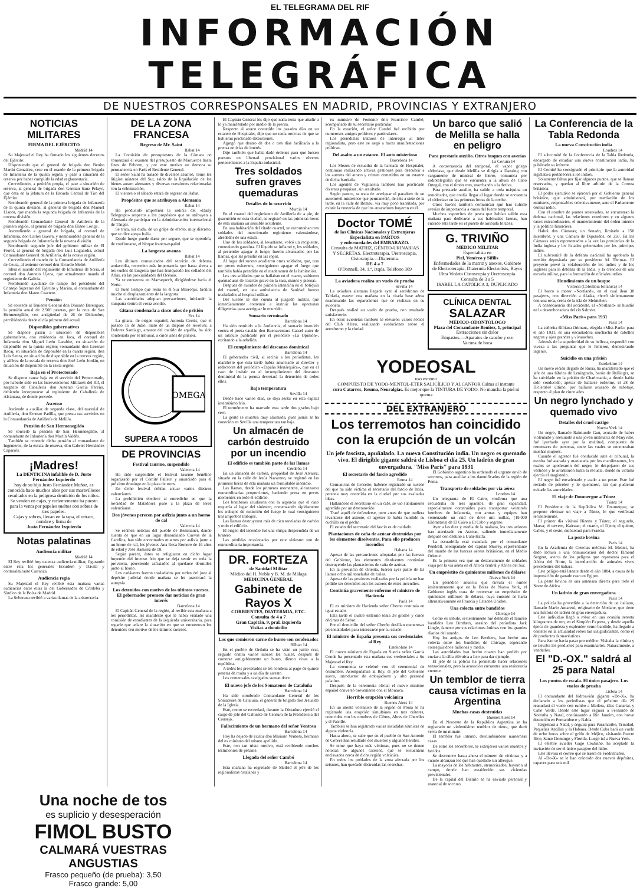EL TELEGRAMA DEL RIF
INFORMACIÓN TELEGRÁFICA
DE NUESTROS CORRESPONSALES EN MADRID, PROVINCIAS Y EXTRANJERO
NOTICIAS MILITARES
FIRMA DEL EJÉRCITO
Madrid 14
Su Majestad el Rey ha firmado los siguientes decretos del Ejército:
Disponiendo que el general de brigada don Benito Martín González, cese en el mando de la primera brigada de Infantería de la quinta región, y pase a situación de reserva por haber cumplido la edad reglamentaria.
Concediendo, a petición propia, el pase a situación de reserva, al general de brigada don Germán Sanz Pelayo, que cesa en la jefatura de la Escuela Central de Tiro del Ejército.
Nombrando general de la primera brigada de Infantería de la quinta división, al general de brigada don Manuel Llanos, que manda la segunda brigada de Infantería de la novena división.
Nombrando Comandante General de Artillería de la primera región, al general de brigada don Eliseo Loriga.
Ascendiendo a general de brigada, al coronel de Infantería, don Carlos Guerra, y nombrándole general de la segunda brigada de Infantería de la novena división.
Nombrando segundo jefe del gobierno militar de El Ferrol, al general de brigada don Luis Laguardia, actual Comandante General de Artillería, de la octava región.
Concediendo el mando de la Comandancia de Artillería de Ceuta, al teniente coronel don Ricardo Moltó.
Idem el mando del regimiento de Infantería de Soria, al coronel don Antonio Ujena, que actualmente manda el regimiento de Galicia.
Nombrando ayudante de campo del presidente del Consejo Supremo del Ejército y Marina, al comandante de Infantería don Mateo Cuartero.
Pensión
Se concede al Teniente General don Dámaso Berenguer, la pensión anual de 2.500 pesetas, por la cruz de San Hermenegildo, con antigüedad de 26 de Diciembre, percibiéndola desde el día primero del actual.
Disponibles gubernativos
Se dispone pasen a situación de disponibles gubernativos, con residencia en Jaca, el coronel de Infantería don Miguel León Garabite, en situación de disponible en la quinta región; comandante don Lorenzo Racaj, en situación de disponible en la cuarta región; don Luis Senra, en situación de disponible en la tercera región, y alférez de la escala de reserva don José León Jordán, en situación de disponible en la sexta región.
Baja en el Protectorado
Se dispone cause baja en el servicio del Protectorado, por haberlo sido en las Intervenciones Militares del Rif, el sargento de Caballería don Arsenio García Fereira, debiendo incorporarse al regimiento de Caballería de Alcántara, de donde procede.
Ascenso
Asciende a auxiliar de segunda clase, del material de Artillería, don Ernesto Padilla, que presta sus servicios en la Comandancia de Artillería de Melilla.
Pensión de San Hermenegildo
Se concede la pensión de San Hermenegildo, al comandante de Infantería don Martín Valdés.
También se concede dicha pensión al comandante de Ingenieros, de la escala de reserva, don Gabriel Hernández Caparrós.
¡Madres!
La DENTICINA infalible de D. Justo Fernández Izquierdo
hoy de su hijo Justo Fernández Muñoz, es conocida hace muchos años por sus maravillosos resultados en la peligrosa dentición de los niños.
Se venden en cajas, y recientemente ha puesto para la venta por papeles sueltos con sobres de tres papeles.
Cajas y sobres, llevan en la tapa, el retrato, nombre y firma de
Justo Fernández Izquierdo
Notas palatinas
Audiencia militar
Madrid 14
El Rey recibió hoy extensa audiencia militar, figurando entre ésta los generales Escudero y Dávila y contraalmirante Carranza.
Audiencia regia
Su Majestad el Rey recibió esta mañana varias audiencias entre ellas la del Gobernador de Córdoba y Síndico de la Bolsa de Madrid.
La Soberana recibió a varias damas de la aristocracia.
DE LA ZONA FRANCESA
Regreso de Mr. Saint
Rabat 14
La Comisión de presupuestos de la Cámara no comenzará el examen del presupuesto de Marruecos hasta fines de Febrero, y por este motivo no demora su permanencia en París el Residente General.
El señor Saint ha tratado de diversos asuntos, como los litigios mineros del Sur, saldo de la liquidación de los bienes austro alemanes y diversas cuestiones relacionadas con la colonización.
El viernes o el sábado estará de regreso en Rabat.
Propósitos que se atribuyen a Alemania
Rabat 14
Ha producido impresión la noticia del «Daily Telegraph» respecto a los propósitos que se atribuyen a Alemania de participar en la Administración internacional de Tánger.
Se trata, sin duda, de un golpe de efecto, muy discreto, que se dice apoya Italia.
Desde luego puede darse por seguro, que se opondría, de confirmarse, el bloque franco-español.
La langosta avanza
Rabat 14
Los últimos comunicados del servicio de defensa antiacridia, conceden más importancia que hasta ahora a los vuelos de langosta que han franqueado los collados del Atlas, en las proximidades del Océano.
Ya se encuentra en Marraquech, dirigiéndose hacia el Norte.
El buen tiempo que reina en el Sur Marroquí, facilita mucho el desplazamiento de la langosta.
Las autoridades adoptan precauciones, iniciando la campaña contra el voraz acridio.
Gitana condenada a cinco años de prisión
Fez 14
La gitana, de origen español, Antonia Cortés, que el pasado 16 de Julio, mató de un disparo de revólver, a Dolores Santiago, amante del marido de aquélla, ha sido condenada por el tribunal, a cinco años de prisión.
OMEGA
SUPERA A TODOS
DE PROVINCIAS
Festival taurino, suspendido
Valencia 14
Ha sido suspendido el festival taurino benéfico organizado por el Comité Fallero y anunciado para el próximo domingo en la plaza de toros.
En dicho festival debían actuar varios diestros valencianos.
La prohibición obedece al entredicho en que la Sociedad de Matadores puso a la plaza de toros valencianas.
Dos jóvenes perecen por asfixia junto a un horno de cal
Valencia 14
Se reciben noticias del pueblo de Benimanet, dando cuenta de que en un lugar denominado Cuevas de la Carolina, han sido encontrados muertos por asfixia junto a un horno de cal, los jóvenes Ana Rosa Romero de 16 años de edad y José Ramírez de 18.
Según parece, éstos se refugiaron en dicho lugar huyendo del intenso frío que se deja sentir en toda la provincia, pereciendo asfixiados al quedarse dormidos junto al horno.
Los cadáveres fueron trasladados por orden del juez al depósito judicial donde mañana se les practicará la autopsia.
Los detenidos con motivo de los últimos sucesos. El gobernador promete dar noticias de gran interés
Barcelona 14
El Capitán General de la región, al recibir esta mañana a los periodistas, les manifestó que le había visitado una comisión de estudiantes de la izquierda universitaria, para rogarle que aclare la situación en que se encuentran los detenidos con motivo de los últimos sucesos.
El Capitán General les dijo que nada tenía que añadir a lo ya manifestado por medio de la prensa.
Respecto al atraco cometido los pasados días en un estanco de Hospitalet, dijo que no tenía noticias de que se hubieran practicado detenciones.
Agregó que dentro de dos o tres días facilitaría a la prensa noticias de interés.
Dijo también que había dado órdenes para que fuesen puestos en libertad provisional varios obreros pertenecientes a la España industrial.
Tres soldados sufren graves quemaduras
Detalles de lo ocurrido
Murcia 14
En el cuartel del regimiento de Artillería de a pie, de guarnición en esta ciudad, se registró en las primeras horas de esta mañana un sensible accidente.
En una habitación del citado cuartel, se encontraban tres soldados del mencionado regimiento calentándose, alrededor de una estufa.
Uno de los soldados, al levantarse, volcó un recipiente, conteniendo gasolina. El líquido se inflamó y, los soldados, al pretender apagar el fuego, fueron alcanzados por las llamas, que les prendió en las ropas.
Al lugar del suceso acudieron otros soldados, que, tras no pocos esfuerzos, consiguieron apagar el fuego que también había prendido en el maderamen de la habitación.
Los tres soldados que se hallaban en el cuarto, sufrieron quemaduras de carácter grave en la cara, manos y piernas.
Después de curados de primera intención en el botiquín del cuartel, en una ambulancia de Sanidad fueron trasladados al hospital militar.
Del suceso se dió cuenta al juzgado militar, que inmediatamente comenzó a instruir las oportunas diligencias para averiguar lo ocurrido.
Sumario terminado
Barcelona 14
Ha sido remitido a la Audiencia, el sumario instruido contra el poeta catalán don Buenaventura Gassel autor de un artículo publicado por el periódico «La Opinión», excitando a la rebelión.
El cumplimiento del descanso dominical
Barcelona 14
El gobernador civil, al recibir a los periodistas, les manifestó que esta tarde había anunciado al director y redactores del periódico «España Monárquica», que en el caso de insistir en el incumplimiento del descanso dominical de la prensa decretará la detención de todos ellos.
Baja temperatura
Sevilla 14
Desde hace varios días, se deja sentir en esta capital intensísimo frío.
El termómetro ha marcado esta tarde dos grados bajo cero.
La gente se muestra muy alarmada, pues jamás se ha conocido en Sevilla una temperatura tan baja.
Un almacén de carbón destruido por un incendio
El edificio es también pasto de las llamas
Córdoba 14
En un almacén de carbón, propiedad de José Alvarez, situado en la calle de Jesús Nazareno, se registró en las primeras horas de esta mañana un formidable incendio.
Las llamas, desde los primeros momentos, alcanzaron extraordinarias proporciones, haciendo presa en pocos momentos en todo el edificio.
Los bomberos acudieron con la urgencia que el caso requería al lugar del siniestro, comenzando rápidamente los trabajos de extinción del fuego lo cual consiguieron tras improbos trabajos.
Las llamas destruyeron más de cien toneladas de carbón y todo el edificio.
El origen del incendio fué una chispa desprendida de un brasero.
Las pérdidas ocasionadas por este siniestro son de extraordinaria importancia.
DR. FORTEZA
de Sanidad Militar
Médico del H. Noble y B. M. de Málaga
MEDICINA GENERAL
Gabinete de Rayos X
CORRIENTES, DIATERMIA, ETC.
Consulta de 4 a 7
Gran Capitán, 9, pral. izquierda
Visitas a domicilio
Los que comieron carne de burro son condenados
Bilbao 14
En el pueblo de Orduña se ha visto un juicio oral, seguido contra varios mozos los cuales, después de comerse amigablemente un burro, dieron vivas a la república.
A todos los procesados se les condena al pago de quince pesetas de multa y a un día de arresto.
Los comensales castigados suman doce.
El nuevo jefe de los Somatenes de Cataluña
Barcelona 14
Ha sido nombrado Comandante General de los Somatenes de Cataluña, el general de brigada don Jesualdo de la Iglesia.
Este, como se recordará, durante la Dictadura ejerció el cargo de jefe del Gabinete de Censura de la Presidencia del Consejo.
Fallecimiento de un hermano del señor Ventosa
Barcelona 14
Hoy ha dejado de existir don Mariano Ventosa, hermano del ex ministro del mismo apellido.
Este, con tan triste motivo, está recibiendo muchos testimonios de pésame.
Llegada del señor Cambó
Barcelona 14
Esta mañana ha regresado de Madrid el jefe de los regionalistas catalanes y
ex ministro de Fomento don Francisco Cambó, acompañado de su secretario particular.
En la estación, el señor Cambó fué recibido por numerosos amigos políticos y particulares.
Los periodistas trataron de interrogar al líder regionalista, pero este se negó a hacer manifestaciones políticas.
Del asalto a un estanco. El auto misterioso
Barcelona 14
Los Mozos de escuadra de la barriada de Hospitalet, continúan realizando activas gestiones para descubrir a los autores del atraco y crimen cometidos en un estanco de dicha barriada.
Los agentes de Vigilancia también han practicado diversas pesquisas, sin resultado.
Según parece, se trata de averiguar el paradero de un automóvil misterioso que permaneció, de seis a siete de la tarde, en la calle de Romeu, vía muy poco transitada, por existir la creencia de que los atracadores huyeron en él.
Doctor TOMÉ
de las Clínicas Nacionales y Extranjeras
Especialista en PARTOS
y enfermedades del EMBARAZO.
Consulta de MATRIZ, GÉNITO-URINARIAS Y SECRETAS. Electroterapia. Uretroscopia, Cistoscopia.—Diatermia.
DE 4 a 7
O'Donnell, 34, 1.º, izqda. Teléfono 369
La aviadora realiza un vuelo de prueba
Sevilla 14
La aviadora alemana llegada ayer al aeródromo de Tablada, estuvo esta mañana en la citada base aérea examinando las reparaciones que se realizan en su avioneta.
Después realizó un vuelo de prueba, con resultado satisfactorio.
En otras avionetas también se elevaron varios socios del Club Aéreo, realizando evoluciones sobre el aerodromo y la ciudad.
Un barco que salió de Melilla se halla en peligro
Para prestarle auxilio. Otros buques con averías
La Coruña 14
A consecuencia del temporal, el vapor griego «Morias», que desde Melilla se dirigía a Danzing con cargamento de mineral de hierro, comunica por radiotelegrafía que se encuentra a la altura de Cabo Ortegal, con el timón roto, marchando a la deriva.
Para prestarle auxilio, ha salido a toda máquina un remolcador, que confía llegar al lugar donde se encuentra el «Morias» en las primeras horas de la noche.
Otros barcos también comunican que han sufrido averías de importancia a causa del fuerte temporal.
Muchos vaporcitos de pesca que habían salido esta mañana para dedicarse a sus habituales faenas, han entrado esta tarde en el puerto de arribada forzosa.
G. TRIVIÑO
MÉDICO MILITAR
Especialista en
Piel, Venéreo y Sífilis
Enfermedades de la matriz y anexos. Gabinete de Electroterapia, Diatermia Electrolisis, Rayos Ultra Violeta Cistoscopia y Uretroscopia.
Consulta de 3 a 5
ISABEL LA CATÓLICA 3, DUPLICADO
CLÍNICA DENTAL
SALAZAR
MÉDICO-ODONTÓLOGO
Plaza del Comandante Benítez, 1, principal
Extracciones sin dolor
Empastes.—Aparatos de caucho y oro
Vacuna de boca
YODEOSAL
uso externo
COMPUESTO DE YODO-MENTOL-ETER SALICÍLICO Y ALCANFOR Calma al instante
cura Catarros, Reuma, Neuralgias. Es mejor que la TINTURA DE YODO. No mancha la piel ni quema
DEL EXTRANJERO
Los terremotos han coincidido con la erupción de un volcán
Un jefe fascista, apuñalado. La nueva Constitución india. Un negro es quemado vivo. El dirigible gigante saldrá de Lisboa el día 25. Un ladrón de gran envergadura. "Miss París" para 1931
El secretario del fascio agredido
Roma 14
Comunican de Grosetto, haberse registrado un suceso del que ha sido víctima el secretario del fascio de Istria, persona muy conocida en la ciudad por sus exaltadas ideas.
Hallándose el secretario en un café, se vió súbitamente agredido por un desconocido.
Trató aquél de defenderse, pero antes de que pudiera levantarse del asiento, el agresor le había hundido su cuchillo en el pecho.
El estado del secretario del fascio es de cuidado.
Plantaciones de caña de azúcar destruídas por los elementos disolventes. Para ello producen incendios
Habana 14
Apesar de las precauciones adoptadas por las fuerzas del Gobierno, los elementos disolventes continúan destruyendo las plantaciones de caña de azúcar.
En la provincia de Orienta, fueron ayer pasto de las llamas ocho mil toneladas de cañas.
Apesar de las gestiones realizadas por la policía no han podido ser detenidos aún los autores de estos incendios.
Continúa gravemente enfermo el ministro de Hacienda
París 14
El ex ministro de Hacienda señor Cheron continúa en igual estado.
Esta tarde el ilustre enfermo tenía 38 grados y cinco décimas de fiebre.
Por el domicilio del señor Cherón desfilan numerosas personalidades para interesarse por su estado.
El ministro de España presenta sus credenciales al Rey
Estokolmo 14
El nuevo ministro de España en Suecia señor García Conde ha presentado esta mañana sus credenciales a Su Majestad el Rey.
La ceremonia se celebró con el ceremonial de costumbre. Acompañaban al Rey, el jefe del Gobierno sueco, introductor de embajadores y alto personal palatino.
Después de la ceremonia oficial el nuevo ministro español conversó brevemente con el Monarca.
Horrible erupción volcánica
Buenos Aires 14
En un monte volcánico de la región de Poma se ha registrado una erupción simultánea en tres cráteres, conocidos con los nombres de Cibres, Abres de Cherriles y el Patrillo.
También se han registrado varias sacudidas sísmicas de alguna violencia.
Hasta ahora, se sabe que en el pueblo de San Antonio de Cobres han resultado dos muertos y algunos heridos.
Se teme que haya más víctimas, pues no se tienen noticias de algunos caseríos, que se encuentran enclavados cerca de dicha región volcánica.
En todos los poblados de la zona afectada por los seismos, han quedado destruídas las cosechas.
El Gobierno argentino ha ordenado el urgente envío de socorros, para auxiliar a los damnificados de la región de Poma.
Transporte de soldados por vía aérea
Londres 14
Un telegrama de El Cairo, confirma que una escuadrilla de tres aparatos, de gran capacidad, especialmente construidos para transportar veintitrés hombres de Infantería, con armas y equipos han comenzado un raid de doce mil millas, (19.000 kilómetros) de El Cairo a El Cabo y regreso.
Ayer a las diez y media de la mañana, los tres aviones han aterrizado en Assoan, saliendo inmediatamente después con destino a Uahi-Halfa.
La escuadrilla está mandada por el comandante Pendrell, acompañado del capitán Murrey, representante del mando de las fuerzas aéreas británicas, en el Medio Oriente.
Es la primera vez que un destacamento de soldados viaja por la vía aérea en el Africa central y Africa del Sur.
Un empréstito de quinientos millones de dólares
Nueva York 14
Un periódico anuncia que circula el rumor insistentemente que en la Bolsa de Nueva York, el Gobierno inglés trata de concertar un empréstito de quinientos millones de dólares, cuya emisión se haría alternativamente en Francia y Estados Unidos.
Una colecta entre bandidos
Chicago 14
Como es sabido, recientemente fué detenido el famoso bandidos Leo Brothers, asesino del periodista Jack Lingle, famoso por sus relaciones íntimas con los grandes diarios del mundo.
Hoy los amigos de Leo Brothers, han hecho una colecta entre los bandidos de Chicago, esperando conseguir doce millones y medio.
Las autoridades han hecho cuanto han podido por enviar a la silla eléctrica a Leo para dar ejemplo.
El jefe de la policía ha prometido hacer relaciones sensacionales, pero la acusación encuentra una resistencia enorme.
Un temblor de tierra causa víctimas en la Argentina
Muchas casas destruídas
Buenos Aires 14
En el Noroeste de la República Argentina se ha registrado un violentísimo temblor de tierra, que duró cerca de un minuto.
El temblor fué intenso, derrumbándose numerosas casas.
De entre los escombros, se extrajeron varios muertos y heridos.
Se desconoce hasta ahora el número de víctimas y a cuanto alcanzan los que han quedado sin albergue.
La mayoría de los habitantes, atemorizados, huyeron al campo, donde han establecido sus viviendas provisionales.
De la capital del Distrito se ha enviado personal y material de socorro.
La Conferencia de la Tabla Redonda
La nueva Constitución india
Londres 14
El subcomité de la Conferencia de la Tabla Redonda, encargado de estudiar una nueva constitución india, ha publicado su informe.
El Comité ha consignado el principio que la autoridad legislativa pertenecerá a los indios.
Solamente faltan por fijar algunos puntos, que se llaman reservados, y quedan al libre arbitrio de la Corona británica.
El poder ejecutivo se ejercerá por el Gobierno general británico, que administrará, por mediación de los ministros, responsables colectivamente, ante el Parlamento central indio.
Con el nombre de puntos reservados, se encuentran la defensa nacional, las relaciones exteriores y en algunos casos extraordinarios, el mantenimiento del orden interior y la política financiera.
Habrá dos Cámaras; un Senado, limitado a 150 miembros, y una Cámara de Diputados, de 250. En las Cámaras serán representados a la vez las provincias de la India inglesa y los Estados gobernados por los príncipes indios.
El subcomité de la defensa nacional ha aprobado la moción depositada por su presidente M. Thomas. El proyecto prevé la colaboración de los indios y de los ingleses para la defensa de la India, y la creación de una escuela militar, para la formación de oficiales indios.
Hundimiento de un buque
Victoria (Colombia británica) 14
El barco a motor «Nortland», en el cual iban 30 pasajeros, con dirección a Alaska, chocó violentamente con una roca, cerca de la isla de Melmeken.
A consecuencia del accidente, el «Nortland» se hundió en la desembocadura del río Salmón.
«Miss París» para 1931
París 14
La señorita Bibiana Orimans, elegida «Miss París» para el año 1931, es una encantadora muchacha de cabellos negros y ojos grandes y vivarachos.
Además de la superioridad de su belleza, respondió con viveza a las preguntas que le hicieron, demostrando ingenio.
Suicidio en una prisión
Estokolmo 14
Un sueco recién llegado de Rusia, ha manifestado que el jefe de una fábrica de Leningrado, barón de Ryllinger, se ha suicidado en la prisión de Charlcnania, a donde había sido conducido, apesar de hallarse enfermo, el 28 de Diciembre último, por hallarse acusado de sabotaje, respecto al plan de cinco años.
Un negro lynchado y quemado vivo
Detalles del cruel castigo
Nueva York 14
Un negro, llamado Raimundo Gun, acusado de haber violentado y asesinado a una joven institutriz de Maryville, fué lynchado ayer por la multitud, compuesta de centenares de personas, entre las cuales se encontraban muchas mujeres.
Cuando el agresor fué conducido ante el tribunal, la escolta fué atacada y maniatada por los manifestantes, los cuales se apoderaron del negro, lo despojaron de sus vestidos y lo arrastraron hasta la escuela, donde su víctima ejercía el magisterio.
El negro fué encadenado y atado a un poste. Este fué rociado de petróleo y lo quemaron, sin que pudieran evitarlo las autoridades.
El viaje de Doumergue a Túnez
Túnez 14
El Presidente de la República M. Doumergue, se propone efectuar un viaje a Túnez, lo que verificará recientemente.
El primer día visitará Bizerta y Túnez; el segundo, Marsa; el tercero, Kairuan; el cuarto, el Djem; el quinto, Gabes, y el sexto, embarcará para Francia.
La peste bovina
París 14
En la Academia de Ciencias médicas M. Mesnil, ha dado lectura a una comunicación del doctor Elmond Sergent, acerca de los peligros que representa para el Africa del Norte, la introducción de animales vivos procedentes del Sahara.
Este peligro está latente desde el año 1884, a causa de la importación de ganado ruso en Egipto.
La peste bovina es una amenaza directa para todo el Norte de Africa.
Un ladrón de gran envergadura
París 14
La policía ha procedido a la detención de un italiano, llamado Mario Amaretti, originario de Modane, que tiene una historia de ladrón de gran envergadura.
Este individuo llegó a robar en una ocasión setenta kilogramos de oro, en el Simplón Express, y desde aquella época de grandeza y esplendor como bandido, ha llegado a cometer en la actualidad robos tan insignificantes, como el de productos farmacéuticos.
Para ésto se hacía pasar por médico. Visitaba la clínica y se llevaba los productos para examinarlos. Naturalmente, a venderlos.
El "D.-OX." saldrá al 25 para Natal
Los puntos de escala. El único pasajero. Los vuelos de prueba
Lisboa 14
El comandante del hidroavión gigante «Do-X», ha declarado a los periodistas que el próximo día 25 reanudará el vuelo con rumbo a Madera, islas Canarias y Cabo Verde. Desde este lugar seguirá a Fernando de Noronha y Natal, continuando a Río Janeiro, con breve detención en Pernambuco y Bahía.
Regresará a Natal, y seguirá para Paramaribo, Trinidad, Pequeñas Antillas y la Habana. Desde Cuba hará un vuelo de ocho horas sobre el golfo de Méjico, visitando Puerto Rico, Santo Domingo y Florida. Luego irá a Nueva York.
El célebre aviador Gago Coutinho, ha aceptado la invitación de ser el único pasajero del hidro.
Este llevará el correo que se traerá de Fredrishafen.
Al «Do-X» se le han colocado dos nuevos depósitos, capaces para seis mil
Una noche de tos
es suplicio y desesperación
FIMOL BUSTO
CALMARÁ VUESTRAS ANGUSTIAS
Frasco pequeño (de prueba): 3,50
Frasco grande: 5,00